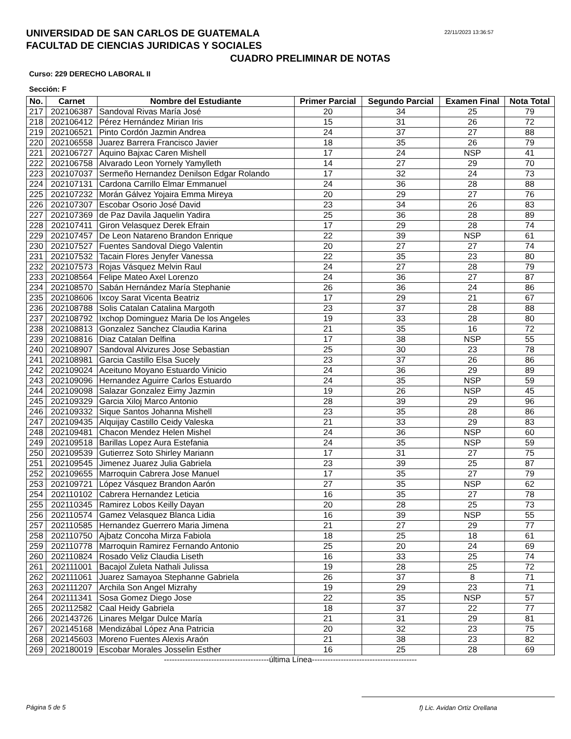UNIVERSIDAD DE SAN CARLOS DE GUATEMALA
FACULTAD DE CIENCIAS JURIDICAS Y SOCIALES
22/11/2023 13:36:57
CUADRO PRELIMINAR DE NOTAS
Curso: 229 DERECHO LABORAL II
Sección: F
| No. | Carnet | Nombre del Estudiante | Primer Parcial | Segundo Parcial | Examen Final | Nota Total |
| --- | --- | --- | --- | --- | --- | --- |
| 217 | 202106387 | Sandoval Rivas María José | 20 | 34 | 25 | 79 |
| 218 | 202106412 | Pérez Hernández Mirian Iris | 15 | 31 | 26 | 72 |
| 219 | 202106521 | Pinto Cordón Jazmin Andrea | 24 | 37 | 27 | 88 |
| 220 | 202106558 | Juarez Barrera Francisco Javier | 18 | 35 | 26 | 79 |
| 221 | 202106727 | Aquino Bajxac Caren Mishell | 17 | 24 | NSP | 41 |
| 222 | 202106758 | Alvarado Leon Yornely Yamylleth | 14 | 27 | 29 | 70 |
| 223 | 202107037 | Sermeño Hernandez Denilson Edgar Rolando | 17 | 32 | 24 | 73 |
| 224 | 202107131 | Cardona Carrillo Elmar Emmanuel | 24 | 36 | 28 | 88 |
| 225 | 202107232 | Morán Gálvez Yojaira Emma Mireya | 20 | 29 | 27 | 76 |
| 226 | 202107307 | Escobar Osorio José David | 23 | 34 | 26 | 83 |
| 227 | 202107369 | de Paz Davila Jaquelin Yadira | 25 | 36 | 28 | 89 |
| 228 | 202107411 | Giron Velasquez Derek Efrain | 17 | 29 | 28 | 74 |
| 229 | 202107457 | De Leon Natareno Brandon Enrique | 22 | 39 | NSP | 61 |
| 230 | 202107527 | Fuentes Sandoval Diego Valentin | 20 | 27 | 27 | 74 |
| 231 | 202107532 | Tacain Flores Jenyfer Vanessa | 22 | 35 | 23 | 80 |
| 232 | 202107573 | Rojas Vásquez Melvin Raul | 24 | 27 | 28 | 79 |
| 233 | 202108564 | Felipe Mateo Axel Lorenzo | 24 | 36 | 27 | 87 |
| 234 | 202108570 | Sabán Hernández María Stephanie | 26 | 36 | 24 | 86 |
| 235 | 202108606 | Ixcoy Sarat Vicenta Beatriz | 17 | 29 | 21 | 67 |
| 236 | 202108788 | Solis Catalan Catalina Margoth | 23 | 37 | 28 | 88 |
| 237 | 202108792 | Ixchop Dominguez Maria De los Angeles | 19 | 33 | 28 | 80 |
| 238 | 202108813 | Gonzalez Sanchez Claudia Karina | 21 | 35 | 16 | 72 |
| 239 | 202108816 | Diaz Catalan Delfina | 17 | 38 | NSP | 55 |
| 240 | 202108907 | Sandoval Alvizures Jose Sebastian | 25 | 30 | 23 | 78 |
| 241 | 202108981 | Garcia Castillo Elsa Sucely | 23 | 37 | 26 | 86 |
| 242 | 202109024 | Aceituno Moyano Estuardo Vinicio | 24 | 36 | 29 | 89 |
| 243 | 202109096 | Hernandez Aguirre Carlos Estuardo | 24 | 35 | NSP | 59 |
| 244 | 202109098 | Salazar Gonzalez Eimy Jazmin | 19 | 26 | NSP | 45 |
| 245 | 202109329 | Garcia Xiloj Marco Antonio | 28 | 39 | 29 | 96 |
| 246 | 202109332 | Sique Santos Johanna Mishell | 23 | 35 | 28 | 86 |
| 247 | 202109435 | Alquijay Castillo Ceidy Valeska | 21 | 33 | 29 | 83 |
| 248 | 202109481 | Chacon Mendez Helen Mishel | 24 | 36 | NSP | 60 |
| 249 | 202109518 | Barillas Lopez Aura Estefania | 24 | 35 | NSP | 59 |
| 250 | 202109539 | Gutierrez Soto Shirley Mariann | 17 | 31 | 27 | 75 |
| 251 | 202109545 | Jimenez Juarez Julia Gabriela | 23 | 39 | 25 | 87 |
| 252 | 202109655 | Marroquin Cabrera Jose Manuel | 17 | 35 | 27 | 79 |
| 253 | 202109721 | López Vásquez Brandon Aarón | 27 | 35 | NSP | 62 |
| 254 | 202110102 | Cabrera Hernandez Leticia | 16 | 35 | 27 | 78 |
| 255 | 202110345 | Ramirez Lobos Keilly Dayan | 20 | 28 | 25 | 73 |
| 256 | 202110574 | Gamez Velasquez Blanca Lidia | 16 | 39 | NSP | 55 |
| 257 | 202110585 | Hernandez Guerrero Maria Jimena | 21 | 27 | 29 | 77 |
| 258 | 202110750 | Ajbatz Concoha Mirza Fabiola | 18 | 25 | 18 | 61 |
| 259 | 202110778 | Marroquin Ramirez Fernando Antonio | 25 | 20 | 24 | 69 |
| 260 | 202110824 | Rosado Veliz Claudia Liseth | 16 | 33 | 25 | 74 |
| 261 | 202111001 | Bacajol Zuleta Nathali Julissa | 19 | 28 | 25 | 72 |
| 262 | 202111061 | Juarez Samayoa Stephanne Gabriela | 26 | 37 | 8 | 71 |
| 263 | 202111207 | Archila Son Angel Mizrahy | 19 | 29 | 23 | 71 |
| 264 | 202111341 | Sosa Gomez Diego Jose | 22 | 35 | NSP | 57 |
| 265 | 202112582 | Caal Heidy Gabriela | 18 | 37 | 22 | 77 |
| 266 | 202143726 | Linares Melgar Dulce María | 21 | 31 | 29 | 81 |
| 267 | 202145168 | Mendizábal López Ana Patricia | 20 | 32 | 23 | 75 |
| 268 | 202145603 | Moreno Fuentes Alexis Araón | 21 | 38 | 23 | 82 |
| 269 | 202180019 | Escobar Morales Josselin Esther | 16 | 25 | 28 | 69 |
----------------------------------------última Línea----------------------------------------
Página 5 de 5 f) Lic. Avidan Ortiz Orellana